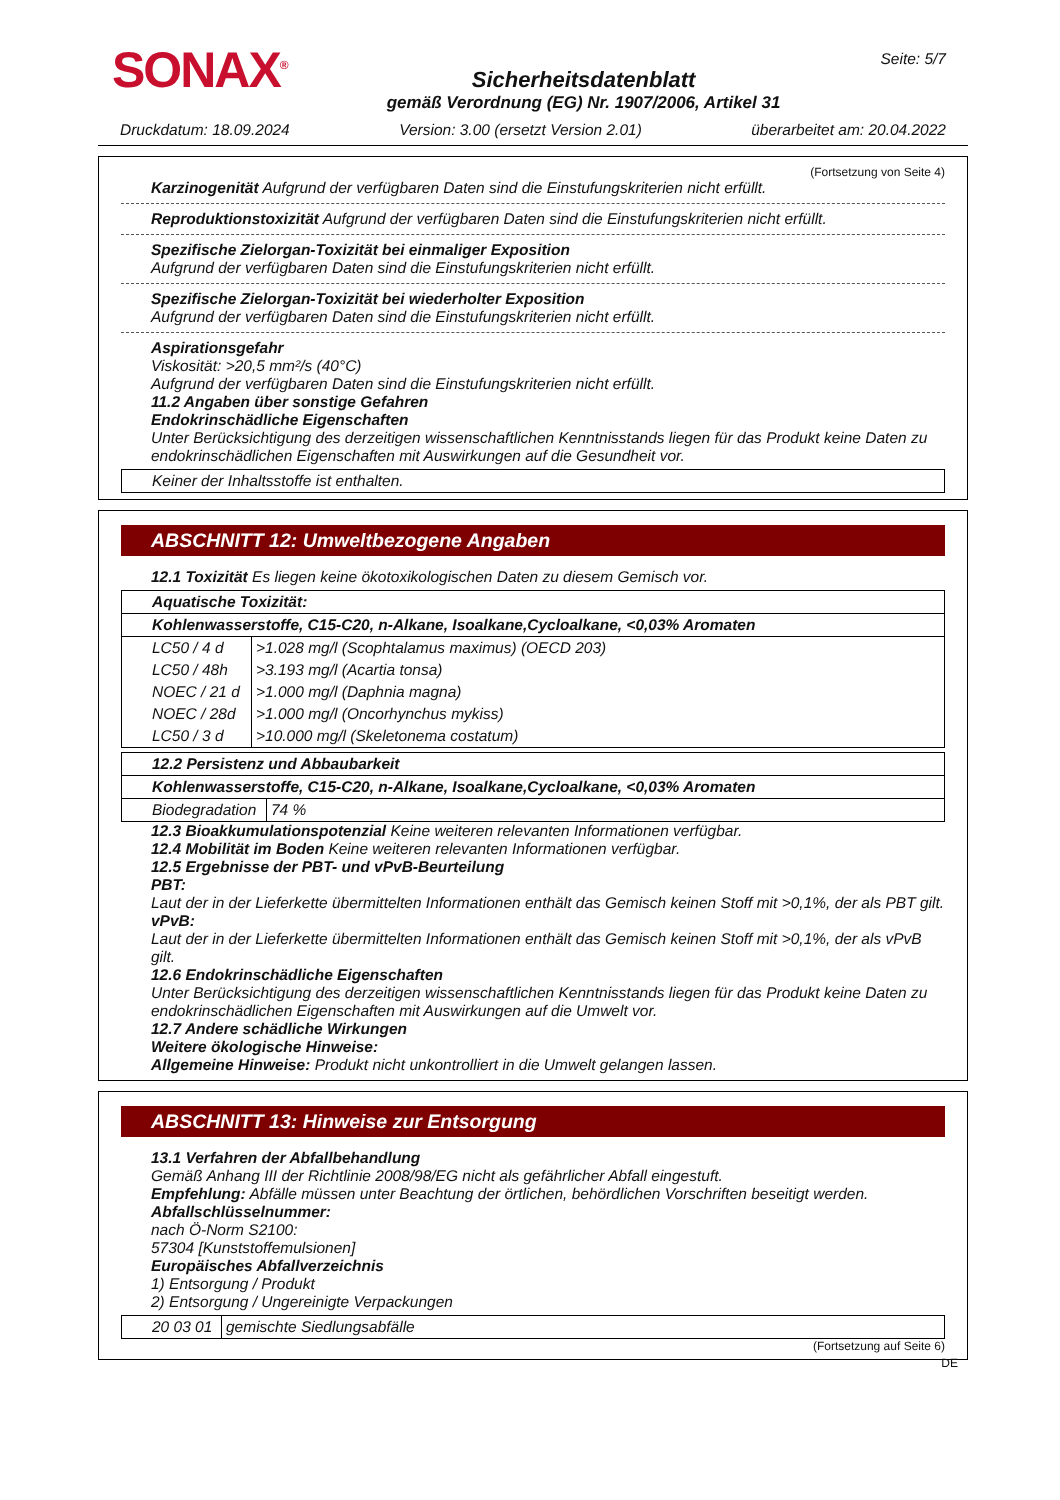SONAX<sup>®</sup>
Sicherheitsdatenblatt
gemäß Verordnung (EG) Nr. 1907/2006, Artikel 31
Seite: 5/7
Druckdatum: 18.09.2024 Version: 3.00 (ersetzt Version 2.01) überarbeitet am: 20.04.2022
(Fortsetzung von Seite 4)
Karzinogenität Aufgrund der verfügbaren Daten sind die Einstufungskriterien nicht erfüllt.
Reproduktionstoxizität Aufgrund der verfügbaren Daten sind die Einstufungskriterien nicht erfüllt.
Spezifische Zielorgan-Toxizität bei einmaliger Exposition
Aufgrund der verfügbaren Daten sind die Einstufungskriterien nicht erfüllt.
Spezifische Zielorgan-Toxizität bei wiederholter Exposition
Aufgrund der verfügbaren Daten sind die Einstufungskriterien nicht erfüllt.
Aspirationsgefahr
Viskosität: >20,5 mm²/s (40°C)
Aufgrund der verfügbaren Daten sind die Einstufungskriterien nicht erfüllt.
11.2 Angaben über sonstige Gefahren
Endokrinschädliche Eigenschaften
Unter Berücksichtigung des derzeitigen wissenschaftlichen Kenntnisstands liegen für das Produkt keine Daten zu endokrinschädlichen Eigenschaften mit Auswirkungen auf die Gesundheit vor.
| Keiner der Inhaltsstoffe ist enthalten. |
ABSCHNITT 12: Umweltbezogene Angaben
12.1 Toxizität Es liegen keine ökotoxikologischen Daten zu diesem Gemisch vor.
| Aquatische Toxizität: | |
| Kohlenwasserstoffe, C15-C20, n-Alkane, Isoalkane,Cycloalkane, <0,03% Aromaten | |
| LC50 / 4 d | >1.028 mg/l (Scophtalamus maximus) (OECD 203) |
| LC50 / 48h | >3.193 mg/l (Acartia tonsa) |
| NOEC / 21 d | >1.000 mg/l (Daphnia magna) |
| NOEC / 28d | >1.000 mg/l (Oncorhynchus mykiss) |
| LC50 / 3 d | >10.000 mg/l (Skeletonema costatum) |
| 12.2 Persistenz und Abbaubarkeit | |
| Kohlenwasserstoffe, C15-C20, n-Alkane, Isoalkane,Cycloalkane, <0,03% Aromaten | |
| Biodegradation | 74 % |
12.3 Bioakkumulationspotenzial Keine weiteren relevanten Informationen verfügbar.
12.4 Mobilität im Boden Keine weiteren relevanten Informationen verfügbar.
12.5 Ergebnisse der PBT- und vPvB-Beurteilung
PBT:
Laut der in der Lieferkette übermittelten Informationen enthält das Gemisch keinen Stoff mit >0,1%, der als PBT gilt.
vPvB:
Laut der in der Lieferkette übermittelten Informationen enthält das Gemisch keinen Stoff mit >0,1%, der als vPvB gilt.
12.6 Endokrinschädliche Eigenschaften
Unter Berücksichtigung des derzeitigen wissenschaftlichen Kenntnisstands liegen für das Produkt keine Daten zu endokrinschädlichen Eigenschaften mit Auswirkungen auf die Umwelt vor.
12.7 Andere schädliche Wirkungen
Weitere ökologische Hinweise:
Allgemeine Hinweise: Produkt nicht unkontrolliert in die Umwelt gelangen lassen.
ABSCHNITT 13: Hinweise zur Entsorgung
13.1 Verfahren der Abfallbehandlung
Gemäß Anhang III der Richtlinie 2008/98/EG nicht als gefährlicher Abfall eingestuft.
Empfehlung: Abfälle müssen unter Beachtung der örtlichen, behördlichen Vorschriften beseitigt werden.
Abfallschlüsselnummer:
nach Ö-Norm S2100:
57304 [Kunststoffemulsionen]
Europäisches Abfallverzeichnis
1) Entsorgung / Produkt
2) Entsorgung / Ungereinigte Verpackungen
| 20 03 01 | gemischte Siedlungsabfälle |
(Fortsetzung auf Seite 6)
DE